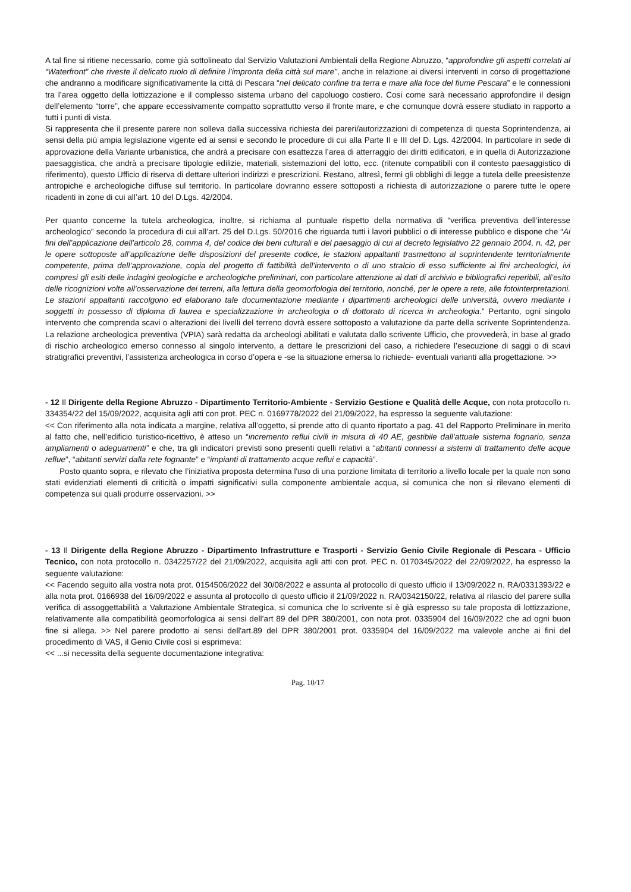A tal fine si ritiene necessario, come già sottolineato dal Servizio Valutazioni Ambientali della Regione Abruzzo, “approfondire gli aspetti correlati al “Waterfront” che riveste il delicato ruolo di definire l’impronta della città sul mare”, anche in relazione ai diversi interventi in corso di progettazione che andranno a modificare significativamente la città di Pescara “nel delicato confine tra terra e mare alla foce del fiume Pescara” e le connessioni tra l’area oggetto della lottizzazione e il complesso sistema urbano del capoluogo costiero. Cosi come sarà necessario approfondire il design dell’elemento “torre”, che appare eccessivamente compatto soprattutto verso il fronte mare, e che comunque dovrà essere studiato in rapporto a tutti i punti di vista.
Si rappresenta che il presente parere non solleva dalla successiva richiesta dei pareri/autorizzazioni di competenza di questa Soprintendenza, ai sensi della più ampia legislazione vigente ed ai sensi e secondo le procedure di cui alla Parte II e III del D. Lgs. 42/2004. In particolare in sede di approvazione della Variante urbanistica, che andrà a precisare con esattezza l’area di atterraggio dei diritti edificatori, e in quella di Autorizzazione paesaggistica, che andrà a precisare tipologie edilizie, materiali, sistemazioni del lotto, ecc. (ritenute compatibili con il contesto paesaggistico di riferimento), questo Ufficio di riserva di dettare ulteriori indirizzi e prescrizioni. Restano, altresì, fermi gli obblighi di legge a tutela delle preesistenze antropiche e archeologiche diffuse sul territorio. In particolare dovranno essere sottoposti a richiesta di autorizzazione o parere tutte le opere ricadenti in zone di cui all’art. 10 del D.Lgs. 42/2004.
Per quanto concerne la tutela archeologica, inoltre, si richiama al puntuale rispetto della normativa di “verifica preventiva dell’interesse archeologico” secondo la procedura di cui all’art. 25 del D.Lgs. 50/2016 che riguarda tutti i lavori pubblici o di interesse pubblico e dispone che “Ai fini dell’applicazione dell’articolo 28, comma 4, del codice dei beni culturali e del paesaggio di cui al decreto legislativo 22 gennaio 2004, n. 42, per le opere sottoposte all’applicazione delle disposizioni del presente codice, le stazioni appaltanti trasmettono al soprintendente territorialmente competente, prima dell’approvazione, copia del progetto di fattibilità dell’intervento o di uno stralcio di esso sufficiente ai fini archeologici, ivi compresi gli esiti delle indagini geologiche e archeologiche preliminari, con particolare attenzione ai dati di archivio e bibliografici reperibili, all’esito delle ricognizioni volte all’osservazione dei terreni, alla lettura della geomorfologia del territorio, nonché, per le opere a rete, alle fotointerpretazioni. Le stazioni appaltanti raccolgono ed elaborano tale documentazione mediante i dipartimenti archeologici delle università, ovvero mediante i soggetti in possesso di diploma di laurea e specializzazione in archeologia o di dottorato di ricerca in archeologia.” Pertanto, ogni singolo intervento che comprenda scavi o alterazioni dei livelli del terreno dovrà essere sottoposto a valutazione da parte della scrivente Soprintendenza. La relazione archeologica preventiva (VPIA) sarà redatta da archeologi abilitati e valutata dallo scrivente Ufficio, che provvederà, in base al grado di rischio archeologico emerso connesso al singolo intervento, a dettare le prescrizioni del caso, a richiedere l’esecuzione di saggi o di scavi stratigrafici preventivi, l’assistenza archeologica in corso d’opera e -se la situazione emersa lo richiede- eventuali varianti alla progettazione. >>
- 12 Il Dirigente della Regione Abruzzo - Dipartimento Territorio-Ambiente - Servizio Gestione e Qualità delle Acque, con nota protocollo n. 334354/22 del 15/09/2022, acquisita agli atti con prot. PEC n. 0169778/2022 del 21/09/2022, ha espresso la seguente valutazione:
<< Con riferimento alla nota indicata a margine, relativa all’oggetto, si prende atto di quanto riportato a pag. 41 del Rapporto Preliminare in merito al fatto che, nell’edificio turistico-ricettivo, è atteso un “incremento reflui civili in misura di 40 AE, gestibile dall’attuale sistema fognario, senza ampliamenti o adeguamenti” e che, tra gli indicatori previsti sono presenti quelli relativi a “abitanti connessi a sistemi di trattamento delle acque reflue”, “abitanti servizi dalla rete fognante” e “impianti di trattamento acque reflui e capacità”.
Posto quanto sopra, e rilevato che l’iniziativa proposta determina l'uso di una porzione limitata di territorio a livello locale per la quale non sono stati evidenziati elementi di criticità o impatti significativi sulla componente ambientale acqua, si comunica che non si rilevano elementi di competenza sui quali produrre osservazioni. >>
- 13 Il Dirigente della Regione Abruzzo - Dipartimento Infrastrutture e Trasporti - Servizio Genio Civile Regionale di Pescara - Ufficio Tecnico, con nota protocollo n. 0342257/22 del 21/09/2022, acquisita agli atti con prot. PEC n. 0170345/2022 del 22/09/2022, ha espresso la seguente valutazione:
<< Facendo seguito alla vostra nota prot. 0154506/2022 del 30/08/2022 e assunta al protocollo di questo ufficio il 13/09/2022 n. RA/0331393/22 e alla nota prot. 0166938 del 16/09/2022 e assunta al protocollo di questo ufficio il 21/09/2022 n. RA/0342150/22, relativa al rilascio del parere sulla verifica di assoggettabilità a Valutazione Ambientale Strategica, si comunica che lo scrivente si è già espresso su tale proposta di lottizzazione, relativamente alla compatibilità geomorfologica ai sensi dell’art 89 del DPR 380/2001, con nota prot. 0335904 del 16/09/2022 che ad ogni buon fine si allega. >> Nel parere prodotto ai sensi dell'art.89 del DPR 380/2001 prot. 0335904 del 16/09/2022 ma valevole anche ai fini del procedimento di VAS, il Genio Civile così si esprimeva:
<< ...si necessita della seguente documentazione integrativa:
Pag. 10/17